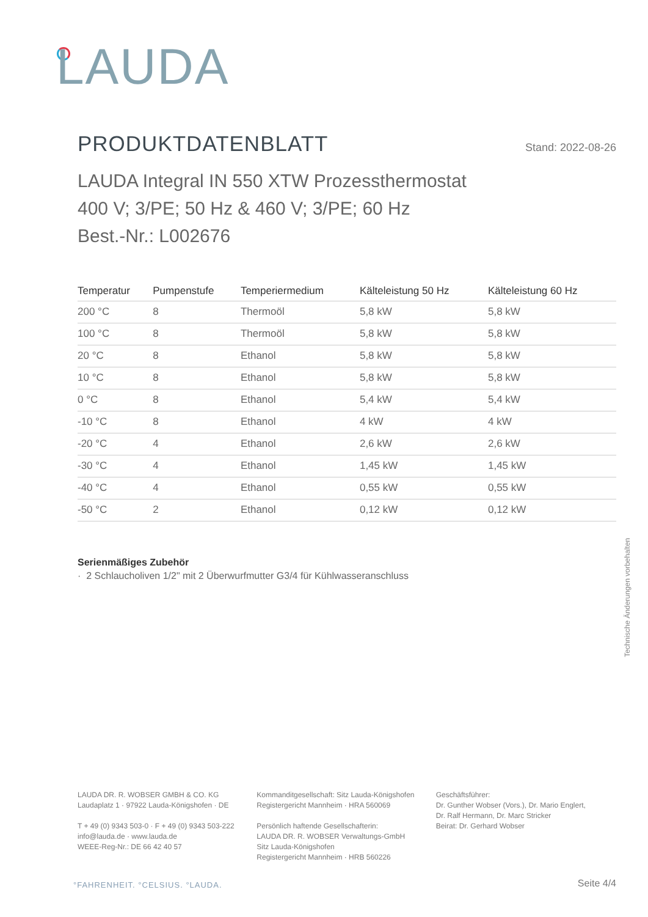LAUDA
PRODUKTDATENBLATT
Stand: 2022-08-26
LAUDA Integral IN 550 XTW Prozessthermostat
400 V; 3/PE; 50 Hz & 460 V; 3/PE; 60 Hz
Best.-Nr.: L002676
| Temperatur | Pumpenstufe | Temperiermedium | Kälteleistung 50 Hz | Kälteleistung 60 Hz |
| --- | --- | --- | --- | --- |
| 200 °C | 8 | Thermoöl | 5,8 kW | 5,8 kW |
| 100 °C | 8 | Thermoöl | 5,8 kW | 5,8 kW |
| 20 °C | 8 | Ethanol | 5,8 kW | 5,8 kW |
| 10 °C | 8 | Ethanol | 5,8 kW | 5,8 kW |
| 0 °C | 8 | Ethanol | 5,4 kW | 5,4 kW |
| -10 °C | 8 | Ethanol | 4 kW | 4 kW |
| -20 °C | 4 | Ethanol | 2,6 kW | 2,6 kW |
| -30 °C | 4 | Ethanol | 1,45 kW | 1,45 kW |
| -40 °C | 4 | Ethanol | 0,55 kW | 0,55 kW |
| -50 °C | 2 | Ethanol | 0,12 kW | 0,12 kW |
Serienmäßiges Zubehör
· 2 Schlaucholiven 1/2" mit 2 Überwurfmutter G3/4 für Kühlwasseranschluss
Technische Änderungen vorbehalten
LAUDA DR. R. WOBSER GMBH & CO. KG
Laudaplatz 1 · 97922 Lauda-Königshofen · DE
T + 49 (0) 9343 503-0 · F + 49 (0) 9343 503-222
info@lauda.de · www.lauda.de
WEEE-Reg-Nr.: DE 66 42 40 57
Kommanditgesellschaft: Sitz Lauda-Königshofen
Registergericht Mannheim · HRA 560069
Persönlich haftende Gesellschafterin:
LAUDA DR. R. WOBSER Verwaltungs-GmbH
Sitz Lauda-Königshofen
Registergericht Mannheim · HRB 560226
Geschäftsführer:
Dr. Gunther Wobser (Vors.), Dr. Mario Englert,
Dr. Ralf Hermann, Dr. Marc Stricker
Beirat: Dr. Gerhard Wobser
°FAHRENHEIT. °CELSIUS. °LAUDA. Seite 4/4